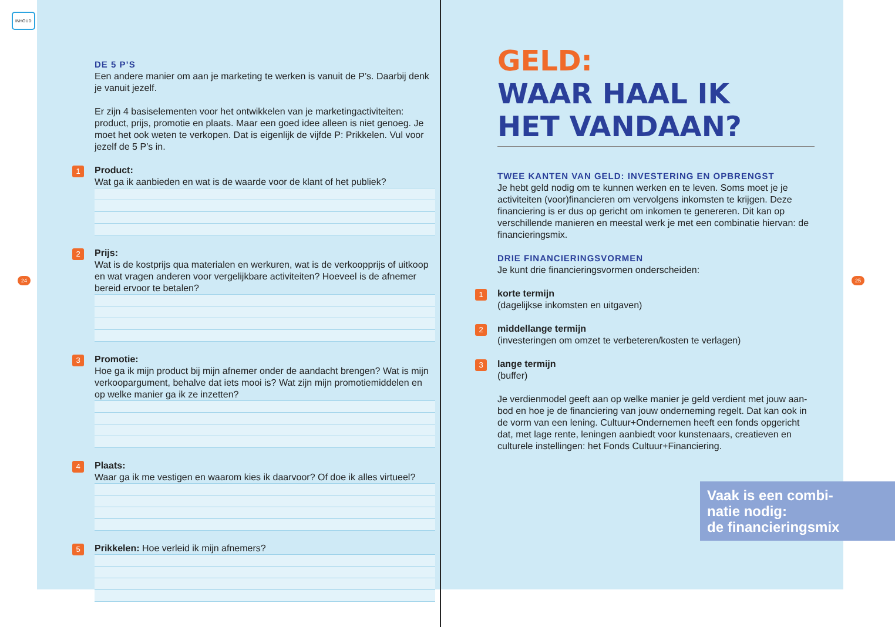INHOUD
DE 5 P’S
Een andere manier om aan je marketing te werken is vanuit de P’s. Daarbij denk je vanuit jezelf.
Er zijn 4 basiselementen voor het ontwikkelen van je marketingactiviteiten: product, prijs, promotie en plaats. Maar een goed idee alleen is niet genoeg. Je moet het ook weten te verkopen. Dat is eigenlijk de vijfde P: Prikkelen. Vul voor jezelf de 5 P’s in.
1
Product:
Wat ga ik aanbieden en wat is de waarde voor de klant of het publiek?
2
Prijs:
Wat is de kostprijs qua materialen en werkuren, wat is de verkoopprijs of uitkoop en wat vragen anderen voor vergelijkbare activiteiten? Hoeveel is de afnemer bereid ervoor te betalen?
3
Promotie:
Hoe ga ik mijn product bij mijn afnemer onder de aandacht brengen? Wat is mijn verkoopargument, behalve dat iets mooi is? Wat zijn mijn promotiemid­delen en op welke manier ga ik ze inzetten?
4
Plaats:
Waar ga ik me vestigen en waarom kies ik daarvoor? Of doe ik alles virtueel?
5
Prikkelen: Hoe verleid ik mijn afnemers?
24 25
GELD:
WAAR HAAL IK
HET VANDAAN?
TWEE KANTEN VAN GELD: INVESTERING EN OPBRENGST
Je hebt geld nodig om te kunnen werken en te leven. Soms moet je je activiteiten (voor)financieren om vervolgens inkomsten te krijgen. Deze financiering is er dus op gericht om inkomen te genereren. Dit kan op verschillende manieren en meestal werk je met een combinatie hiervan: de financieringsmix.
DRIE FINANCIERINGSVORMEN
Je kunt drie financieringsvormen onderscheiden:
1 korte termijn
(dagelijkse inkomsten en uitgaven)
2 middellange termijn
(investeringen om omzet te verbeteren/kosten te verlagen)
3 lange termijn
(buffer)
Je verdienmodel geeft aan op welke manier je geld verdient met jouw aan­bod en hoe je de financiering van jouw onderneming regelt. Dat kan ook in de vorm van een lening. Cultuur+Ondernemen heeft een fonds opgericht dat, met lage rente, leningen aanbiedt voor kunstenaars, creatieven en culturele instellingen: het Fonds Cultuur+Financiering.
Vaak is een combi-
natie nodig:
de financieringsmix